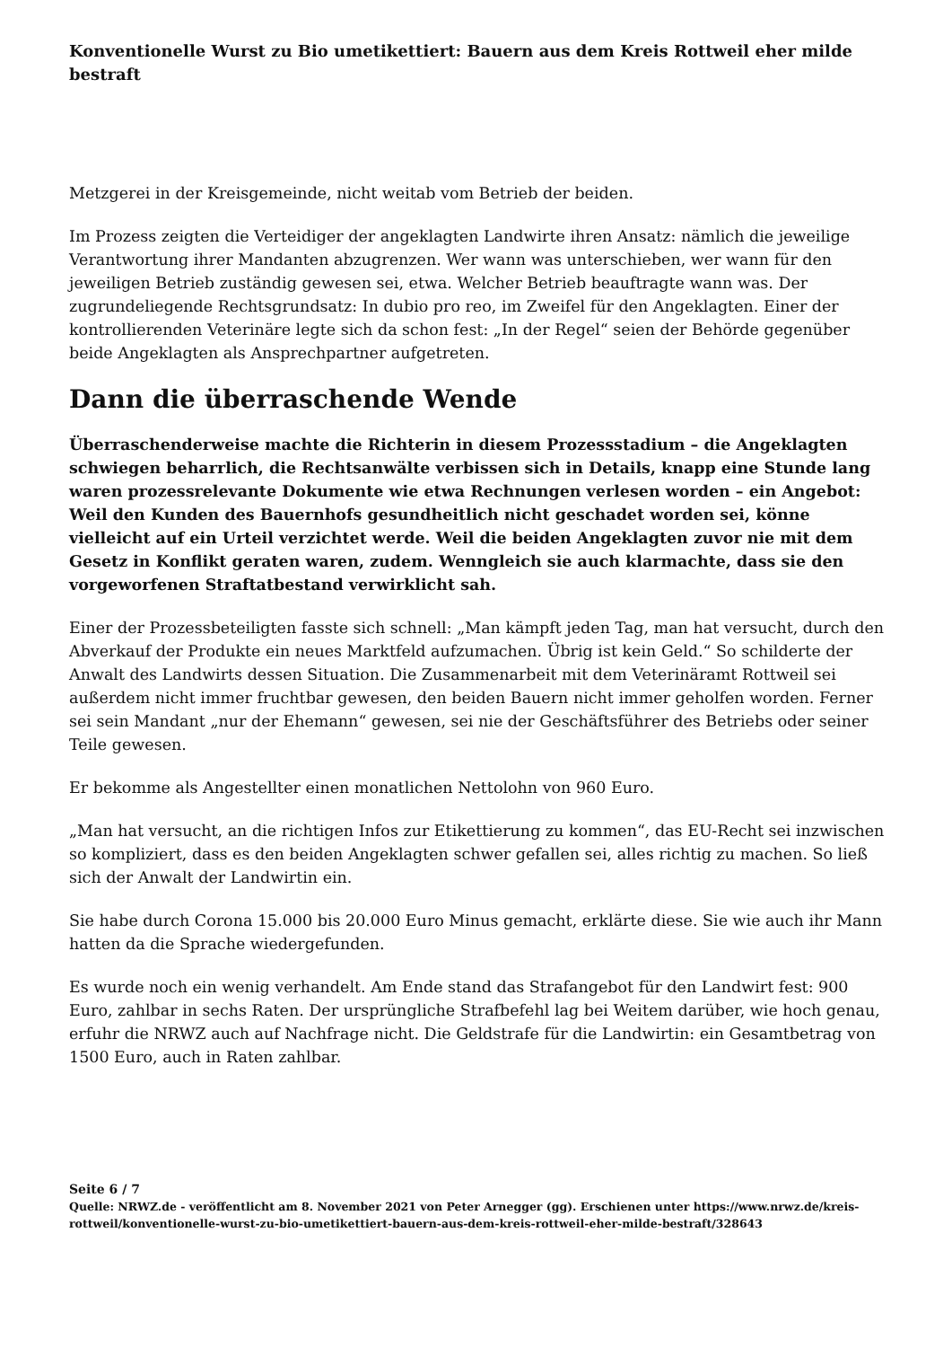Konventionelle Wurst zu Bio umetikettiert: Bauern aus dem Kreis Rottweil eher milde bestraft
Metzgerei in der Kreisgemeinde, nicht weitab vom Betrieb der beiden.
Im Prozess zeigten die Verteidiger der angeklagten Landwirte ihren Ansatz: nämlich die jeweilige Verantwortung ihrer Mandanten abzugrenzen. Wer wann was unterschieben, wer wann für den jeweiligen Betrieb zuständig gewesen sei, etwa. Welcher Betrieb beauftragte wann was. Der zugrundeliegende Rechtsgrundsatz: In dubio pro reo, im Zweifel für den Angeklagten. Einer der kontrollierenden Veterinäre legte sich da schon fest: „In der Regel“ seien der Behörde gegenüber beide Angeklagten als Ansprechpartner aufgetreten.
Dann die überraschende Wende
Überraschenderweise machte die Richterin in diesem Prozessstadium – die Angeklagten schwiegen beharrlich, die Rechtsanwälte verbissen sich in Details, knapp eine Stunde lang waren prozessrelevante Dokumente wie etwa Rechnungen verlesen worden – ein Angebot: Weil den Kunden des Bauernhofs gesundheitlich nicht geschadet worden sei, könne vielleicht auf ein Urteil verzichtet werde. Weil die beiden Angeklagten zuvor nie mit dem Gesetz in Konflikt geraten waren, zudem. Wenngleich sie auch klarmachte, dass sie den vorgeworfenen Straftatbestand verwirklicht sah.
Einer der Prozessbeteiligten fasste sich schnell: „Man kämpft jeden Tag, man hat versucht, durch den Abverkauf der Produkte ein neues Marktfeld aufzumachen. Übrig ist kein Geld.“ So schilderte der Anwalt des Landwirts dessen Situation. Die Zusammenarbeit mit dem Veterinäramt Rottweil sei außerdem nicht immer fruchtbar gewesen, den beiden Bauern nicht immer geholfen worden. Ferner sei sein Mandant „nur der Ehemann“ gewesen, sei nie der Geschäftsführer des Betriebs oder seiner Teile gewesen.
Er bekomme als Angestellter einen monatlichen Nettolohn von 960 Euro.
„Man hat versucht, an die richtigen Infos zur Etikettierung zu kommen“, das EU-Recht sei inzwischen so kompliziert, dass es den beiden Angeklagten schwer gefallen sei, alles richtig zu machen. So ließ sich der Anwalt der Landwirtin ein.
Sie habe durch Corona 15.000 bis 20.000 Euro Minus gemacht, erklärte diese. Sie wie auch ihr Mann hatten da die Sprache wiedergefunden.
Es wurde noch ein wenig verhandelt. Am Ende stand das Strafangebot für den Landwirt fest: 900 Euro, zahlbar in sechs Raten. Der ursprüngliche Strafbefehl lag bei Weitem darüber, wie hoch genau, erfuhr die NRWZ auch auf Nachfrage nicht. Die Geldstrafe für die Landwirtin: ein Gesamtbetrag von 1500 Euro, auch in Raten zahlbar.
Seite 6 / 7
Quelle: NRWZ.de - veröffentlicht am 8. November 2021 von Peter Arnegger (gg). Erschienen unter https://www.nrwz.de/kreis-rottweil/konventionelle-wurst-zu-bio-umetikettiert-bauern-aus-dem-kreis-rottweil-eher-milde-bestraft/328643